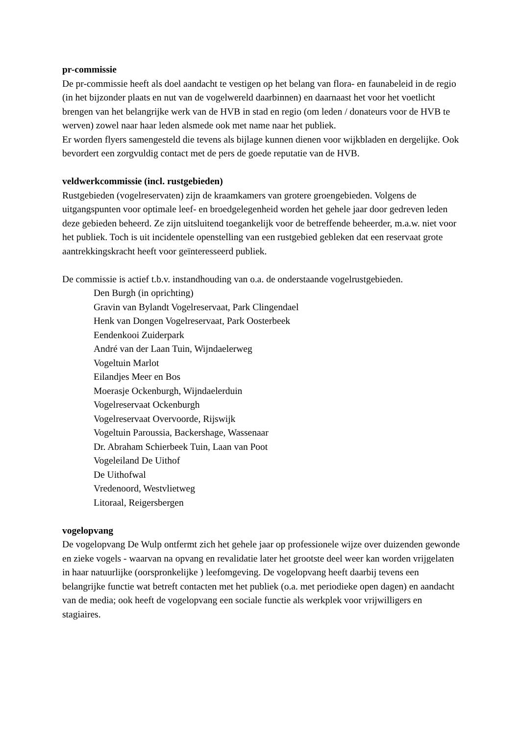pr-commissie
De pr-commissie heeft als doel aandacht te vestigen op het belang van flora- en faunabeleid in de regio (in het bijzonder plaats en nut van de vogelwereld daarbinnen) en daarnaast het voor het voetlicht brengen van het belangrijke werk van de HVB in stad en regio (om leden / donateurs voor de HVB te werven) zowel naar haar leden alsmede ook met name naar het publiek.
Er worden flyers samengesteld die tevens als bijlage kunnen dienen voor wijkbladen en dergelijke. Ook bevordert een zorgvuldig contact met de pers de goede reputatie van de HVB.
veldwerkcommissie (incl. rustgebieden)
Rustgebieden (vogelreservaten) zijn de kraamkamers van grotere groengebieden. Volgens de uitgangspunten voor optimale leef- en broedgelegenheid worden het gehele jaar door gedreven leden deze gebieden beheerd. Ze zijn uitsluitend toegankelijk voor de betreffende beheerder, m.a.w. niet voor het publiek. Toch is uit incidentele openstelling van een rustgebied gebleken dat een reservaat grote aantrekkingskracht heeft voor geïnteresseerd publiek.
De commissie is actief t.b.v. instandhouding van o.a. de onderstaande vogelrustgebieden.
Den Burgh (in oprichting)
Gravin van Bylandt Vogelreservaat, Park Clingendael
Henk van Dongen Vogelreservaat, Park Oosterbeek
Eendenkooi Zuiderpark
André van der Laan Tuin, Wijndaelerweg
Vogeltuin Marlot
Eilandjes Meer en Bos
Moerasje Ockenburgh, Wijndaelerduin
Vogelreservaat Ockenburgh
Vogelreservaat Overvoorde, Rijswijk
Vogeltuin Paroussia, Backershage, Wassenaar
Dr. Abraham Schierbeek Tuin, Laan van Poot
Vogeleiland De Uithof
De Uithofwal
Vredenoord, Westvlietweg
Litoraal, Reigersbergen
vogelopvang
De vogelopvang De Wulp ontfermt zich het gehele jaar op professionele wijze over duizenden gewonde en zieke vogels - waarvan na opvang en revalidatie later het grootste deel weer kan worden vrijgelaten in haar natuurlijke (oorspronkelijke ) leefomgeving. De vogelopvang heeft daarbij tevens een belangrijke functie wat betreft contacten met het publiek (o.a. met periodieke open dagen) en aandacht van de media; ook heeft de vogelopvang een sociale functie als werkplek voor vrijwilligers en stagiaires.